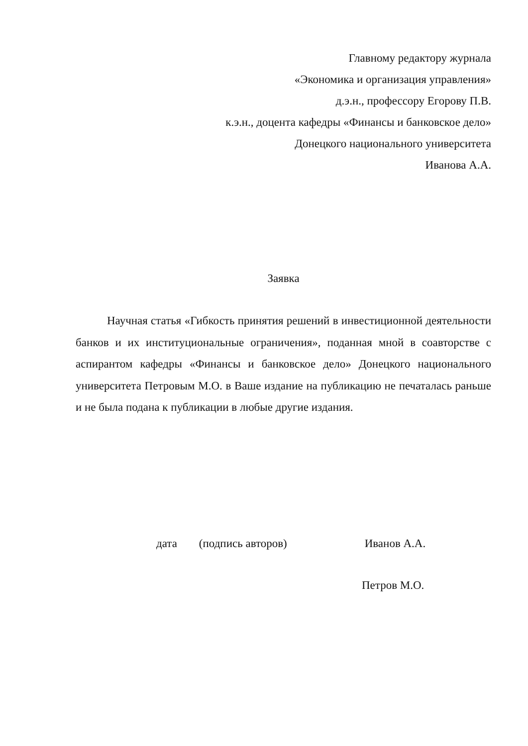Главному редактору журнала
«Экономика и организация управления»
д.э.н., профессору Егорову П.В.
к.э.н., доцента кафедры «Финансы и банковское дело»
Донецкого национального университета
Иванова А.А.
Заявка
Научная статья «Гибкость принятия решений в инвестиционной деятельности банков и их институциональные ограничения», поданная мной в соавторстве с аспирантом кафедры «Финансы и банковское дело» Донецкого национального университета Петровым М.О. в Ваше издание на публикацию не печаталась раньше и не была подана к публикации в любые другие издания.
дата (подпись авторов) Иванов А.А.
Петров М.О.